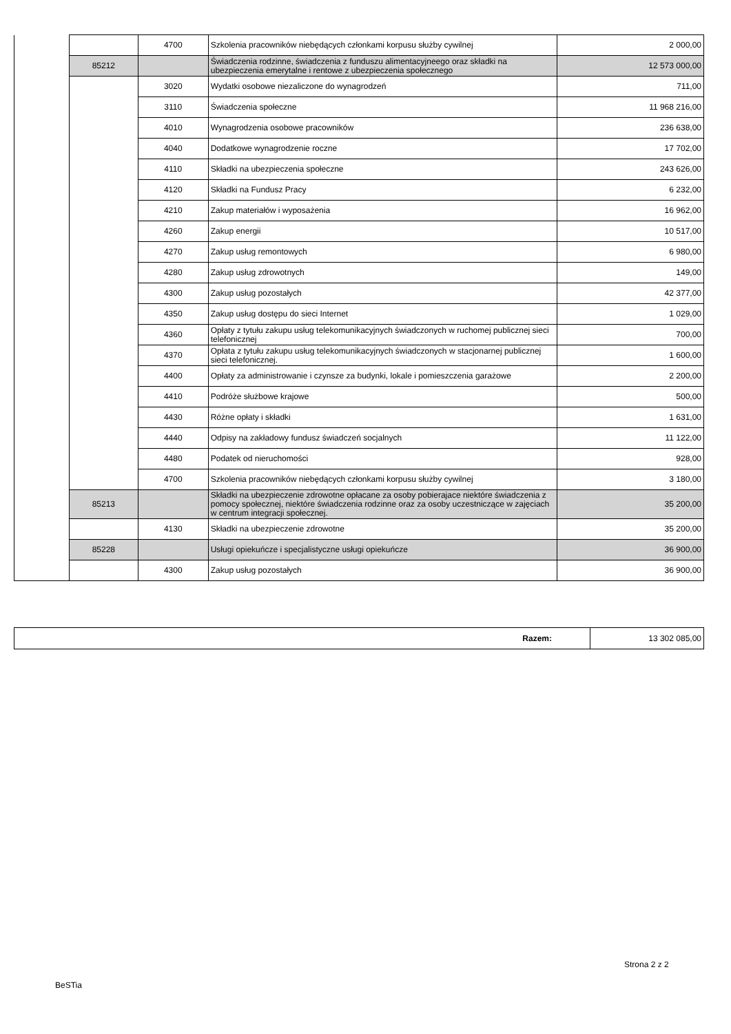| | | 4700 | Szkolenia pracowników niebędących członkami korpusu służby cywilnej | 2 000,00 |
| | 85212 | | Świadczenia rodzinne, świadczenia z funduszu alimentacyjneego oraz składki na ubezpieczenia emerytalne i rentowe z ubezpieczenia społecznego | 12 573 000,00 |
| | | 3020 | Wydatki osobowe niezaliczone do wynagrodzeń | 711,00 |
| | | 3110 | Świadczenia społeczne | 11 968 216,00 |
| | | 4010 | Wynagrodzenia osobowe pracowników | 236 638,00 |
| | | 4040 | Dodatkowe wynagrodzenie roczne | 17 702,00 |
| | | 4110 | Składki na ubezpieczenia społeczne | 243 626,00 |
| | | 4120 | Składki na Fundusz Pracy | 6 232,00 |
| | | 4210 | Zakup materiałów i wyposażenia | 16 962,00 |
| | | 4260 | Zakup energii | 10 517,00 |
| | | 4270 | Zakup usług remontowych | 6 980,00 |
| | | 4280 | Zakup usług zdrowotnych | 149,00 |
| | | 4300 | Zakup usług pozostałych | 42 377,00 |
| | | 4350 | Zakup usług dostępu do sieci Internet | 1 029,00 |
| | | 4360 | Opłaty z tytułu zakupu usług telekomunikacyjnych świadczonych w ruchomej publicznej sieci telefonicznej | 700,00 |
| | | 4370 | Opłata z tytułu zakupu usług telekomunikacyjnych świadczonych w stacjonarnej publicznej sieci telefonicznej. | 1 600,00 |
| | | 4400 | Opłaty za administrowanie i czynsze za budynki, lokale i pomieszczenia garażowe | 2 200,00 |
| | | 4410 | Podróże służbowe krajowe | 500,00 |
| | | 4430 | Różne opłaty i składki | 1 631,00 |
| | | 4440 | Odpisy na zakładowy fundusz świadczeń socjalnych | 11 122,00 |
| | | 4480 | Podatek od nieruchomości | 928,00 |
| | | 4700 | Szkolenia pracowników niebędących członkami korpusu służby cywilnej | 3 180,00 |
| | 85213 | | Składki na ubezpieczenie zdrowotne opłacane za osoby pobierajace niektóre świadczenia z pomocy społecznej, niektóre świadczenia rodzinne oraz za osoby uczestniczące w zajęciach w centrum integracji społecznej. | 35 200,00 |
| | | 4130 | Składki na ubezpieczenie zdrowotne | 35 200,00 |
| | 85228 | | Usługi opiekuńcze i specjalistyczne usługi opiekuńcze | 36 900,00 |
| | | 4300 | Zakup usług pozostałych | 36 900,00 |
| Razem: | 13 302 085,00 |
Strona 2 z 2
BeSTia